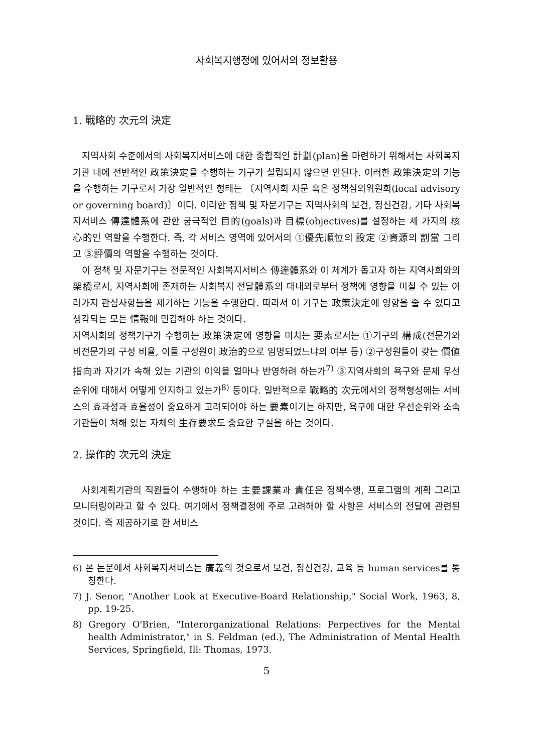사회복지행정에 있어서의 정보활용
1. 戰略的 次元의 決定
지역사회 수준에서의 사회복지서비스에 대한 종합적인 計劃(plan)을 마련하기 위해서는 사회복지기관 내에 전반적인 政策決定을 수행하는 기구가 설립되지 않으면 안된다. 이러한 政策決定의 기능을 수행하는 기구로서 가장 일반적인 형태는 〔지역사회 자문 혹은 정책심의위원회(local advisory or governing board)〕이다. 이러한 정책 및 자문기구는 지역사회의 보건, 정신건강, 기타 사회복지서비스 傳達體系에 관한 궁극적인 目的(goals)과 目標(objectives)를 설정하는 세 가지의 核心的인 역할을 수행한다. 즉, 각 서비스 영역에 있어서의 ①優先順位의 設定 ②資源의 割當 그리고 ③評價의 역할을 수행하는 것이다.
이 정책 및 자문기구는 전문적인 사회복지서비스 傳達體系와 이 체계가 돕고자 하는 지역사회와의 架橋로서, 지역사회에 존재하는 사회복지 전달體系의 대내외로부터 정책에 영향을 미칠 수 있는 여러가지 관심사항들을 제기하는 기능을 수행한다. 따라서 이 기구는 政策決定에 영향을 줄 수 있다고 생각되는 모든 情報에 민감해야 하는 것이다.
지역사회의 정책기구가 수행하는 政策決定에 영향을 미치는 要素로서는 ①기구의 構成(전문가와 비전문가의 구성 비율, 이들 구성원이 政治的으로 임명되었느냐의 여부 등) ②구성원들이 갖는 價値指向과 자기가 속해 있는 기관의 이익을 얼마나 반영하려 하는가<sup>7)</sup> ③지역사회의 욕구와 문제 우선순위에 대해서 어떻게 인지하고 있는가<sup>8)</sup> 등이다. 일반적으로 戰略的 次元에서의 정책형성에는 서비스의 효과성과 효율성이 중요하게 고려되어야 하는 要素이기는 하지만, 욕구에 대한 우선순위와 소속 기관들이 처해 있는 자체의 生存要求도 중요한 구실을 하는 것이다.
2. 操作的 次元의 決定
사회계획기관의 직원들이 수행해야 하는 主要課業과 責任은 정책수행, 프로그램의 계획 그리고 모니터링이라고 할 수 있다. 여기에서 정책결정에 주로 고려해야 할 사항은 서비스의 전달에 관련된 것이다. 즉 제공하기로 한 서비스
6) 본 논문에서 사회복지서비스는 廣義의 것으로서 보건, 정신건강, 교육 등 human services를 통칭한다.
7) J. Senor, "Another Look at Executive-Board Relationship," Social Work, 1963, 8, pp. 19-25.
8) Gregory O'Brien, "Interorganizational Relations: Perpectives for the Mental health Administrator," in S. Feldman (ed.), The Administration of Mental Health Services, Springfield, Ill: Thomas, 1973.
5